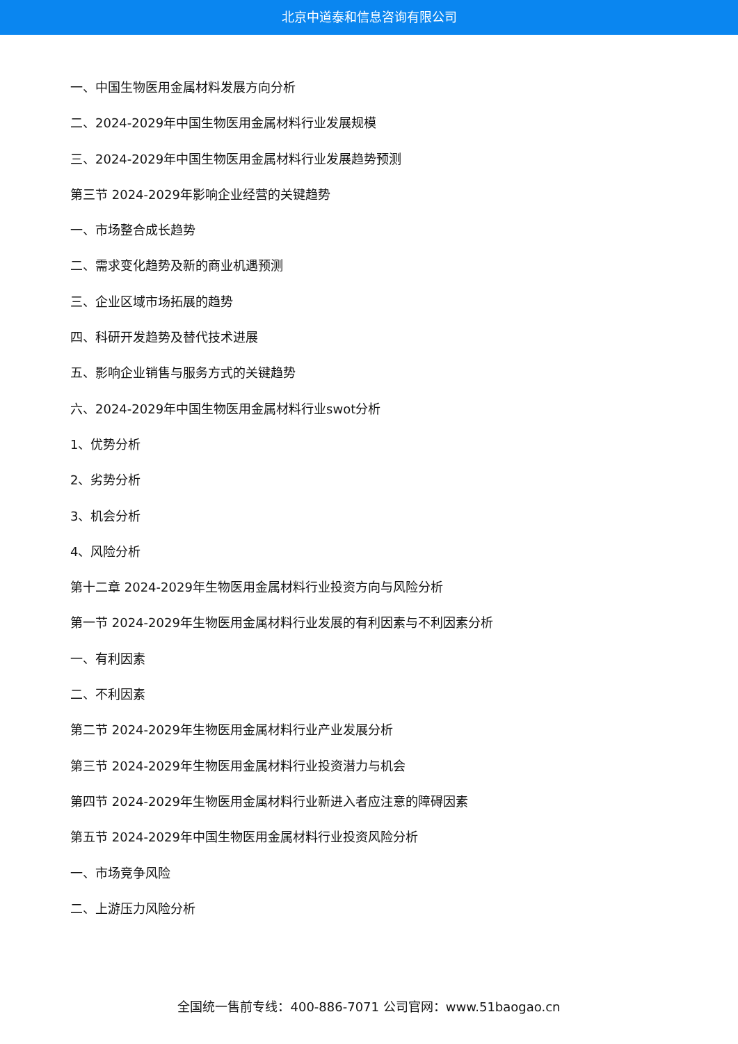北京中道泰和信息咨询有限公司
一、中国生物医用金属材料发展方向分析
二、2024-2029年中国生物医用金属材料行业发展规模
三、2024-2029年中国生物医用金属材料行业发展趋势预测
第三节 2024-2029年影响企业经营的关键趋势
一、市场整合成长趋势
二、需求变化趋势及新的商业机遇预测
三、企业区域市场拓展的趋势
四、科研开发趋势及替代技术进展
五、影响企业销售与服务方式的关键趋势
六、2024-2029年中国生物医用金属材料行业swot分析
1、优势分析
2、劣势分析
3、机会分析
4、风险分析
第十二章 2024-2029年生物医用金属材料行业投资方向与风险分析
第一节 2024-2029年生物医用金属材料行业发展的有利因素与不利因素分析
一、有利因素
二、不利因素
第二节 2024-2029年生物医用金属材料行业产业发展分析
第三节 2024-2029年生物医用金属材料行业投资潜力与机会
第四节 2024-2029年生物医用金属材料行业新进入者应注意的障碍因素
第五节 2024-2029年中国生物医用金属材料行业投资风险分析
一、市场竞争风险
二、上游压力风险分析
全国统一售前专线：400-886-7071 公司官网：www.51baogao.cn